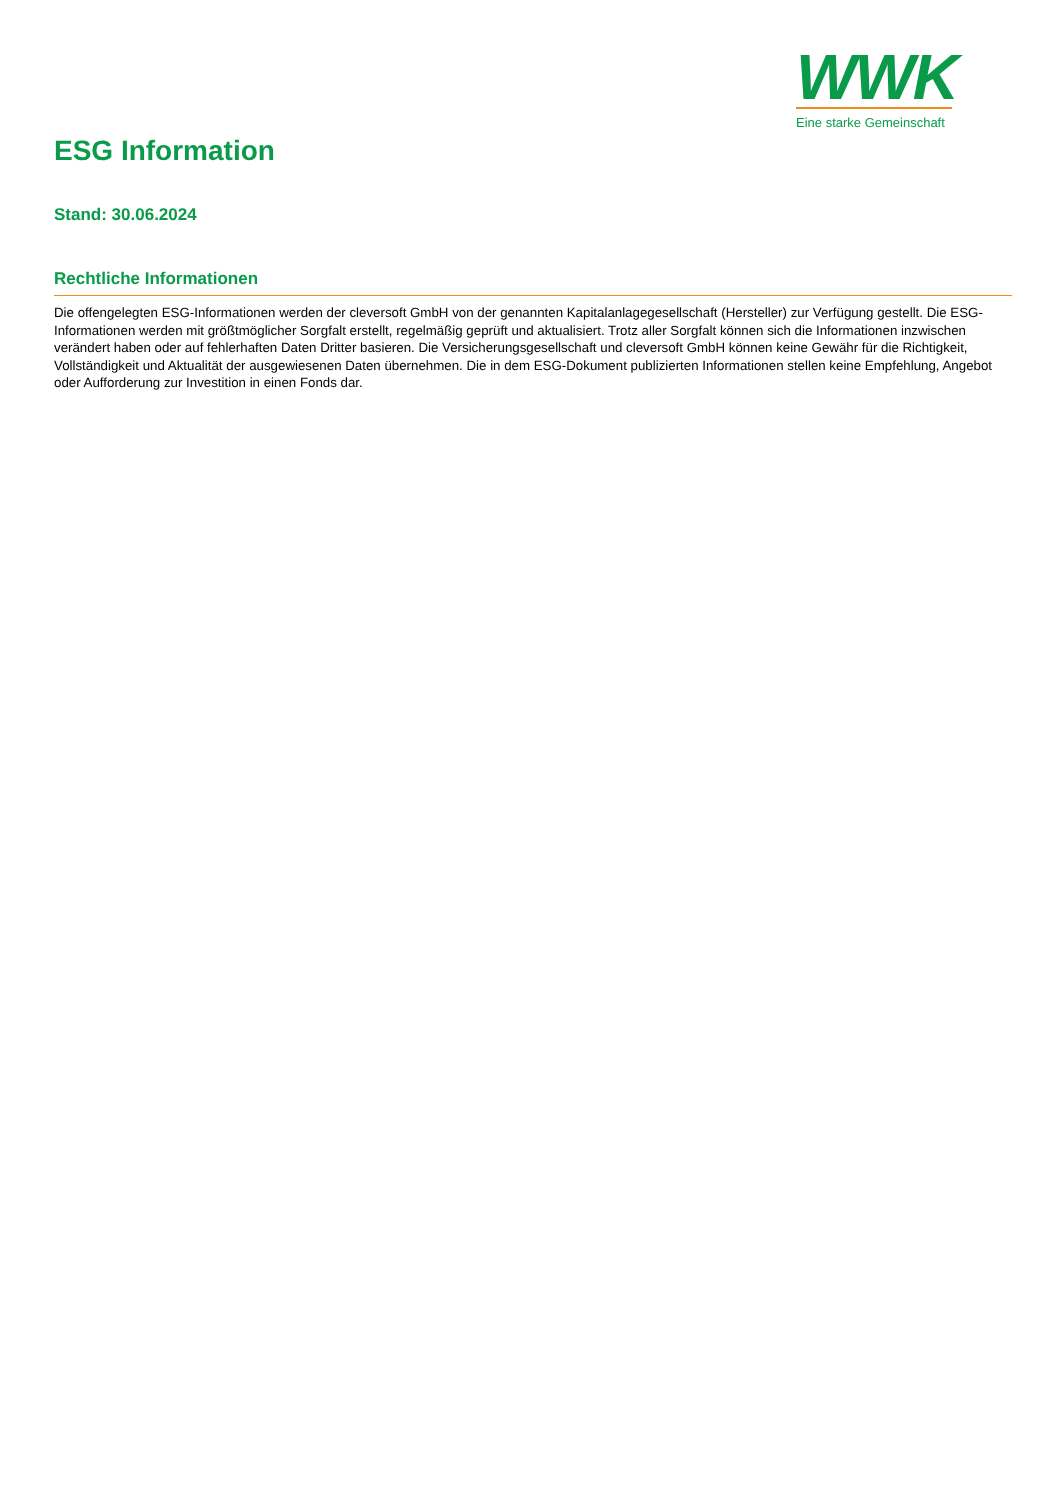WWK
Eine starke Gemeinschaft
ESG Information
Stand: 30.06.2024
Rechtliche Informationen
Die offengelegten ESG-Informationen werden der cleversoft GmbH von der genannten Kapitalanlagegesellschaft (Hersteller) zur Verfügung gestellt. Die ESG-Informationen werden mit größtmöglicher Sorgfalt erstellt, regelmäßig geprüft und aktualisiert. Trotz aller Sorgfalt können sich die Informationen inzwischen verändert haben oder auf fehlerhaften Daten Dritter basieren. Die Versicherungsgesellschaft und cleversoft GmbH können keine Gewähr für die Richtigkeit, Vollständigkeit und Aktualität der ausgewiesenen Daten übernehmen. Die in dem ESG-Dokument publizierten Informationen stellen keine Empfehlung, Angebot oder Aufforderung zur Investition in einen Fonds dar.